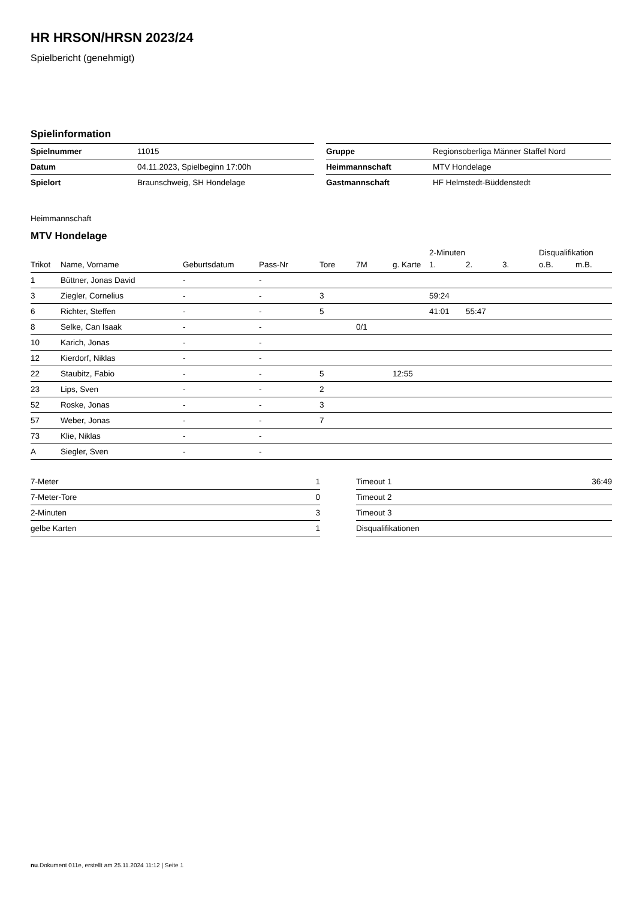HR HRSON/HRSN 2023/24
Spielbericht (genehmigt)
Spielinformation
| Spielnummer | 11015 |
| Datum | 04.11.2023, Spielbeginn 17:00h |
| Spielort | Braunschweig, SH Hondelage |
| Gruppe | Regionsoberliga Männer Staffel Nord |
| Heimmannschaft | MTV Hondelage |
| Gastmannschaft | HF Helmstedt-Büddenstedt |
Heimmannschaft
MTV Hondelage
| | | | | | | | 2-Minuten | | | Disqualifikation | |
| --- | --- | --- | --- | --- | --- | --- | --- | --- | --- | --- | --- |
| Trikot | Name, Vorname | Geburtsdatum | Pass-Nr | Tore | 7M | g. Karte | 1. | 2. | 3. | o.B. | m.B. |
| 1 | Büttner, Jonas David | - | - | | | | | | | | |
| 3 | Ziegler, Cornelius | - | - | 3 | | | 59:24 | | | | |
| 6 | Richter, Steffen | - | - | 5 | | | 41:01 | 55:47 | | | |
| 8 | Selke, Can Isaak | - | - | | 0/1 | | | | | | |
| 10 | Karich, Jonas | - | - | | | | | | | | |
| 12 | Kierdorf, Niklas | - | - | | | | | | | | |
| 22 | Staubitz, Fabio | - | - | 5 | | 12:55 | | | | | |
| 23 | Lips, Sven | - | - | 2 | | | | | | | |
| 52 | Roske, Jonas | - | - | 3 | | | | | | | |
| 57 | Weber, Jonas | - | - | 7 | | | | | | | |
| 73 | Klie, Niklas | - | - | | | | | | | | |
| A | Siegler, Sven | - | - | | | | | | | | |
| 7-Meter | 1 |
| 7-Meter-Tore | 0 |
| 2-Minuten | 3 |
| gelbe Karten | 1 |
| Timeout 1 | 36:49 |
| Timeout 2 | |
| Timeout 3 | |
| Disqualifikationen | |
nu.Dokument 011e, erstellt am 25.11.2024 11:12 | Seite 1